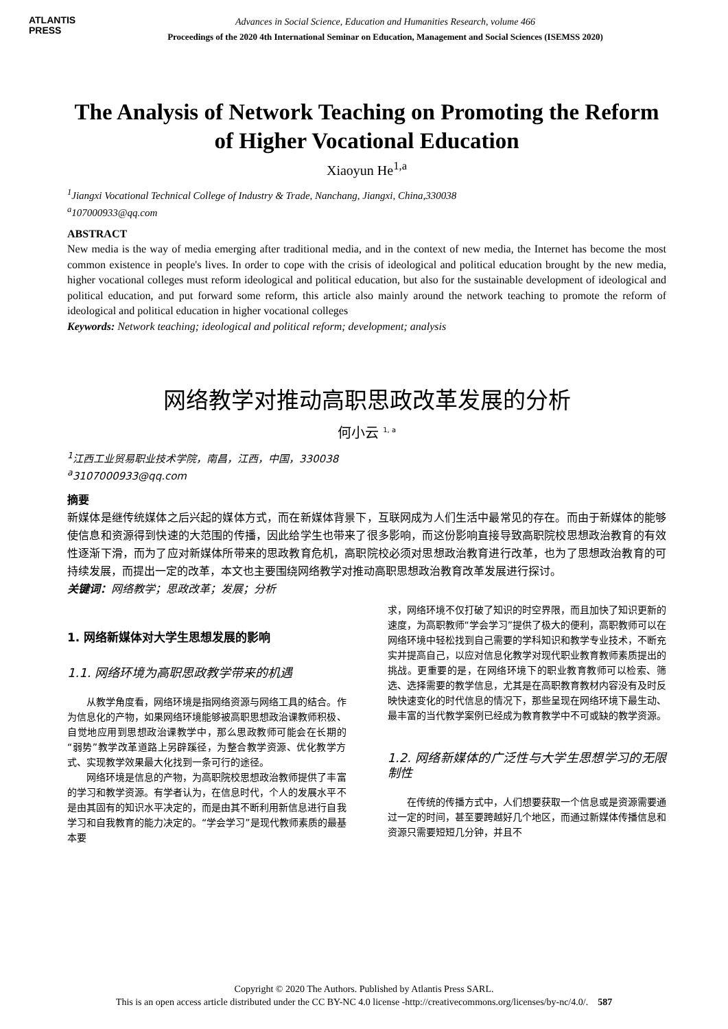ATLANTIS
PRESS
Advances in Social Science, Education and Humanities Research, volume 466
Proceedings of the 2020 4th International Seminar on Education, Management and Social Sciences (ISEMSS 2020)
The Analysis of Network Teaching on Promoting the Reform of Higher Vocational Education
Xiaoyun He<sup>1,a</sup>
<sup>1</sup> Jiangxi Vocational Technical College of Industry & Trade, Nanchang, Jiangxi, China,330038
<sup>a</sup> 107000933@qq.com
ABSTRACT
New media is the way of media emerging after traditional media, and in the context of new media, the Internet has become the most common existence in people's lives. In order to cope with the crisis of ideological and political education brought by the new media, higher vocational colleges must reform ideological and political education, but also for the sustainable development of ideological and political education, and put forward some reform, this article also mainly around the network teaching to promote the reform of ideological and political education in higher vocational colleges
Keywords: Network teaching; ideological and political reform; development; analysis
网络教学对推动高职思政改革发展的分析
何小云 <sup>1, a</sup>
<sup>1</sup> 江西工业贸易职业技术学院，南昌，江西，中国，330038
<sup>a</sup> 3107000933@qq.com
摘要
新媒体是继传统媒体之后兴起的媒体方式，而在新媒体背景下，互联网成为人们生活中最常见的存在。而由于新媒体的能够使信息和资源得到快速的大范围的传播，因此给学生也带来了很多影响，而这份影响直接导致高职院校思想政治教育的有效性逐渐下滑，而为了应对新媒体所带来的思政教育危机，高职院校必须对思想政治教育进行改革，也为了思想政治教育的可持续发展，而提出一定的改革，本文也主要围绕网络教学对推动高职思想政治教育改革发展进行探讨。
关键词：网络教学；思政改革；发展；分析
1. 网络新媒体对大学生思想发展的影响
1.1. 网络环境为高职思政教学带来的机遇
从教学角度看，网络环境是指网络资源与网络工具的结合。作为信息化的产物，如果网络环境能够被高职思想政治课教师积极、自觉地应用到思想政治课教学中，那么思政教师可能会在长期的“弱势”教学改革道路上另辟蹊径，为整合教学资源、优化教学方式、实现教学效果最大化找到一条可行的途径。
网络环境是信息的产物，为高职院校思想政治教师提供了丰富的学习和教学资源。有学者认为，在信息时代，个人的发展水平不是由其固有的知识水平决定的，而是由其不断利用新信息进行自我学习和自我教育的能力决定的。“学会学习”是现代教师素质的最基本要
求，网络环境不仅打破了知识的时空界限，而且加快了知识更新的速度，为高职教师“学会学习”提供了极大的便利，高职教师可以在网络环境中轻松找到自己需要的学科知识和教学专业技术，不断充实并提高自己，以应对信息化教学对现代职业教育教师素质提出的挑战。更重要的是，在网络环境下的职业教育教师可以检索、筛选、选择需要的教学信息，尤其是在高职教育教材内容没有及时反映快速变化的时代信息的情况下，那些呈现在网络环境下最生动、最丰富的当代教学案例已经成为教育教学中不可或缺的教学资源。
1.2. 网络新媒体的广泛性与大学生思想学习的无限制性
在传统的传播方式中，人们想要获取一个信息或是资源需要通过一定的时间，甚至要跨越好几个地区，而通过新媒体传播信息和资源只需要短短几分钟，并且不
Copyright © 2020 The Authors. Published by Atlantis Press SARL.
This is an open access article distributed under the CC BY-NC 4.0 license -http://creativecommons.org/licenses/by-nc/4.0/. 587